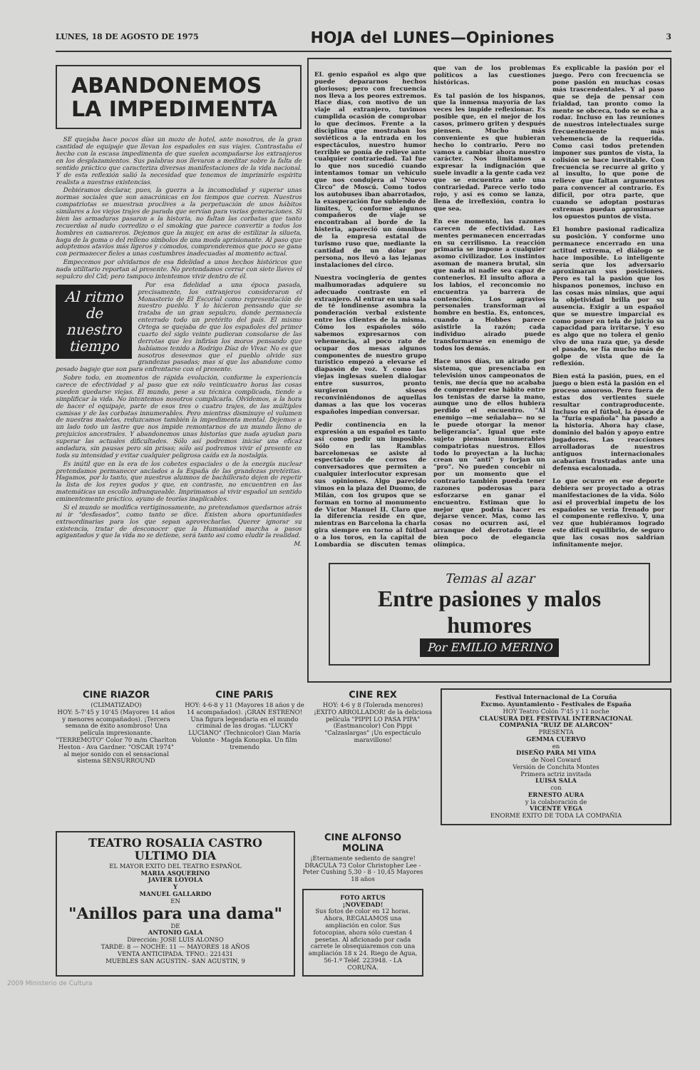LUNES, 18 DE AGOSTO DE 1975 HOJA del LUNES—Opiniones 3
ABANDONEMOS LA IMPEDIMENTA
SE quejaba hace pocos días un mozo de hotel, ante nosotros, de la gran cantidad de equipaje que llevan los españoles en sus viajes. Contrastaba el hecho con la escasa impedimenta de que suelen acompañarse los extranjeros en los desplazamientos. Sus palabras nos llevaron a meditar sobre la falta de sentido práctico que caracteriza diversas manifestaciones de la vida nacional. Y de esta reflexión salió la necesidad que tenemos de imprimirle espíritu realista a nuestras existencias.
Debiéramos declarar, pues, la guerra a la incomodidad y superar unas normas sociales que son anacrónicas en los tiempos que corren. Nuestros compatriotas se muestran proclives a la perpetuación de unos hábitos similares a los viejos trajes de parada que servían para varias generaciones. Si bien las armaduras pasaron a la historia, no faltan las corbatas que tanto recuerdan al nudo corredizo o el smoking que parece convertir a todos los hombres en camareros. Dejemos que la mujer, en aras de estilizar la silueta, haga de la goma o del relleno símbolos de una moda aprisionante. Al paso que adoptemos atavíos más ligeros y cómodos, comprenderemos que poco se gana con permanecer fieles a unas costumbres inadecuadas al momento actual.
Empecemos por olvidarnos de esa fidelidad a unos hechos históricos que nada utilitario reportan al presente. No pretendamos cerrar con siete llaves el sepulcro del Cid; pero tampoco intentemos vivir dentro de él.
Al ritmo de nuestro tiempo
Por esa fidelidad a una época pasada, precisamente, los extranjeros consideraron el Monasterio de El Escorial como representación de nuestro pueblo. Y lo hicieron pensando que se trataba de un gran sepulcro, donde permanecía enterrado todo un pretérito del país. El mismo Ortega se quejaba de que los españoles del primer cuarto del siglo veinte pudieran consolarse de las derrotas que les infirían los moros pensando que habíamos tenido a Rodrigo Díaz de Vivar. No es que nosotros deseemos que el pueblo olvide sus grandezas pasadas; mas sí que las abandone como pesado bagaje que son para enfrentarse con el presente.
Sobre todo, en momentos de rápida evolución, conforme la experiencia carece de efectividad y al paso que en sólo veinticuatro horas las cosas pueden quedarse viejas. El mundo, pese a su técnica complicada, tiende a simplificar la vida. No intentemos nosotros complicarla. Olvidemos, a la hora de hacer el equipaje, parte de esos tres o cuatro trajes, de las múltiples camisas y de las corbatas innumerables. Pero mientras disminuye el volumen de nuestras maletas, reduzcamos también la impedimenta mental. Dejemos a un lado todo un lastre que nos impide remontarnos de un mundo lleno de prejuicios ancestrales. Y abandonemos unas historias que nada ayudan para superar las actuales dificultades. Sólo así podremos iniciar una eficaz andadura, sin pausas pero sin prisas; sólo así podremos vivir el presente en toda su intensidad y evitar cualquier peligrosa caída en la nostalgia.
Es inútil que en la era de los cohetes espaciales o de la energía nuclear pretendamos permanecer anclados a la España de las grandezas pretéritas. Hagamos, por lo tanto, que nuestros alumnos de bachillerato dejen de repetir la lista de los reyes godos y que, en contraste, no encuentren en las matemáticas un escollo infranqueable. Imprimamos al vivir español un sentido eminentemente práctico, ayuno de teorías inaplicables.
Si el mundo se modifica vertiginosamente, no pretendamos quedarnos atrás ni ir "desfasados", como tanto se dice. Existen ahora oportunidades extraordinarias para los que sepan aprovecharlas. Querer ignorar su existencia, tratar de desconocer que la Humanidad marcha a pasos agigantados y que la vida no se detiene, será tanto así como eludir la realidad.
M.
EL genio español es algo que puede depararnos hechos gloriosos; pero con frecuencia nos lleva a los peores extremos. Hace días, con motivo de un viaje al extranjero, tuvimos cumplida ocasión de comprobar lo que decimos. Frente a la disciplina que mostraban los soviéticos a la entrada en los espectáculos, nuestro humor terrible se ponía de relieve ante cualquier contrariedad. Tal fue lo que nos sucedió cuando intentamos tomar un vehículo que nos condujera al "Nuevo Circo" de Moscú. Como todos los autobuses iban abarrotados, la exasperación fue subiendo de límites. Y, conforme algunos compañeros de viaje se encontraban al borde de la histeria, apareció un ómnibus de la empresa estatal de turismo ruso que, mediante la cantidad de un dólar por persona, nos llevó a las lejanas instalaciones del circo.
Nuestra vocinglería de gentes malhumoradas adquiere su adecuado contraste en el extranjero. Al entrar en una sala de té londinense asombra la ponderación verbal existente entre los clientes de la misma. Cómo los españoles sólo sabemos expresarnos con vehemencia, al poco rato de ocupar dos mesas algunos componentes de nuestro grupo turístico empezó a elevarse el diapasón de voz. Y como las viejas inglesas suelen dialogar entre susurros, pronto surgieron siseos reconviniéndonos de aquellas damas a las que los voceras españoles impedían conversar.
Pedir continencia en la expresión a un español es tanto así como pedir un imposible. Sólo en las Ramblas barcelonesas se asiste al espectáculo de corros de conversadores que permiten a cualquier interlocutor expresan sus opiniones. Algo parecido vimos en la plaza del Duomo, de Milán, con los grupos que se forman en torno al monumento de Víctor Manuel II. Claro que la diferencia reside en que, mientras en Barcelona la charla gira siempre en torno al fútbol o a los toros, en la capital de Lombardía se discuten temas que van de los problemas políticos a las cuestiones históricas.
Es tal pasión de los hispanos, que la inmensa mayoría de las veces les impide reflexionar. Es posible que, en el mejor de los casos, primero griten y después piensen. Mucho más conveniente es que hubieran hecho lo contrario. Pero no vamos a cambiar ahora nuestro carácter. Nos limitamos a expresar la indignación que suele invadir a la gente cada vez que se encuentra ante una contrariedad. Parece verlo todo rojo, y así es como se lanza, llena de irreflexión, contra lo que sea.
En ese momento, las razones carecen de efectividad. Las mentes permanecen encerradas en su cerrilismo. La reacción primaria se impone a cualquier asomo civilizador. Los instintos asoman de manera brutal, sin que nada ni nadie sea capaz de contenerlos. El insulto aflora a los labios, el reconcomio no encuentra ya barrera de contención. Los agravios personales transforman al hombre en bestia. Es, entonces, cuando a Hobbes parece asistirle la razón; cada individuo airado puede transformarse en enemigo de todos los demás.
Hace unos días, un airado por sistema, que presenciaba en televisión unos campeonatos de tenis, me decía que no acababa de comprender ese hábito entre los tenistas de darse la mano, aunque uno de ellos hubiera perdido el encuentro. "Al enemigo —me señalaba— no se le puede otorgar la menor beligerancia". Igual que este sujeto piensan innumerables compatriotas nuestros. Ellos todo lo proyectan a la lucha; crean un "anti" y forjan un "pro". No pueden concebir ni por un momento que el contrario también pueda tener razones poderosas para esforzarse en ganar el encuentro. Estiman que lo mejor que podría hacer es dejarse vencer. Mas, como las cosas no ocurren así, el arranque del derrotado tiene bien poco de elegancia olímpica.
Es explicable la pasión por el juego. Pero con frecuencia se pone pasión en muchas cosas más trascendentales. Y al paso que se deja de pensar con frialdad, tan pronto como la mente se obceca, todo se echa a rodar. Incluso en las reuniones de nuestros intelectuales surge frecuentemente más vehemencia de la requerida. Como casi todos pretenden imponer sus puntos de vista, la colisión se hace inevitable. Con frecuencia se recurre al grito y al insulto, lo que pone de relieve que faltan argumentos para convencer al contrario. Es difícil, por otra parte, que cuando se adoptan posturas extremas puedan aproximarse los opuestos puntos de vista.
El hombre pasional radicaliza su posición. Y conforme uno permanece encerrado en una actitud extrema, el diálogo se hace imposible. Lo inteligente sería que los adversario aproximaran sus posiciones. Pero es tal la pasión que los hispanos ponemos, incluso en las cosas más nimias, que aquí la objetividad brilla por su ausencia. Exigir a un español que se muestre imparcial es como poner en tela de juicio su capacidad para irritarse. Y eso es algo que no tolera el genio vivo de una raza que, ya desde el pasado, se fía mucho más de golpe de vista que de la reflexión.
Bien está la pasión, pues, en el juego o bien está la pasión en el proceso amoroso. Pero fuera de estas dos vertientes suele resultar contraproducente. Incluso en el fútbol, la época de la "furia española" ha pasado a la historia. Ahora hay clase, dominio del balón y apoyo entre jugadores. Las reacciones arrolladoras de nuestros antiguos internacionales acabarían frustradas ante una defensa escalonada.
Lo que ocurre en ese deporte debiera ser proyectado a otras manifestaciones de la vida. Sólo así el proverbial ímpetu de los españoles se vería frenado por el componente reflexivo. Y, una vez que hubiéramos logrado este difícil equilibrio, de seguro que las cosas nos saldrían infinitamente mejor.
Temas al azar
Entre pasiones y malos humores
Por EMILIO MERINO
CINE RIAZOR
(CLIMATIZADO)
HOY: 5-7'45 y 10'45 (Mayores 14 años y menores acompañados). ¡Tercera semana de éxito asombroso! Una película impresionante. "TERREMOTO" Color 70 m/m Charlton Heston - Ava Gardner. "OSCAR 1974" al mejor sonido con el sensacional sistema SENSURROUND
CINE PARIS
HOY: 4-6-8 y 11 (Mayores 18 años y de 14 acompañados). ¡GRAN ESTRENO! Una figura legendaria en el mundo criminal de las drogas. "LUCKY LUCIANO" (Technicolor) Gian María Volonte - Magda Konopka. Un film tremendo
CINE REX
HOY: 4-6 y 8 (Tolerada menores) ¡EXITO ARROLLADOR! de la deliciosa película "PIPPI LO PASA PIPA" (Eastmancolor) Con Pippi "Calzaslargas" ¡Un espectáculo maravilloso!
Festival Internacional de La Coruña
Excmo. Ayuntamiento - Festivales de España
HOY Teatro Colón 7'45 y 11 noche
CLAUSURA DEL FESTIVAL INTERNACIONAL
COMPAÑIA "RUIZ DE ALARCON"
PRESENTA
GEMMA CUERVO
en
DISEÑO PARA MI VIDA
de Noel Coward
Versión de Conchita Montes
Primera actriz invitada
LUISA SALA
con
ERNESTO AURA
y la colaboración de
VICENTE VEGA
ENORME EXITO DE TODA LA COMPAÑIA
TEATRO ROSALIA CASTRO
ULTIMO DIA
EL MAYOR EXITO DEL TEATRO ESPAÑOL
MARIA ASQUERINO
JAVIER LOYOLA
Y
MANUEL GALLARDO
EN
"Anillos para una dama"
DE
ANTONIO GALA
Dirección: JOSE LUIS ALONSO
TARDE: 8 — NOCHE: 11 — MAYORES 18 AÑOS
VENTA ANTICIPADA. TFNO.: 221431
MUEBLES SAN AGUSTIN.- SAN AGUSTIN, 9
CINE ALFONSO MOLINA
¡Eternamente sediento de sangre! DRACULA 73 Color Christopher Lee - Peter Cushing 5,30 - 8 - 10,45 Mayores 18 años
FOTO ARTUS
¡NOVEDAD!
Sus fotos de color en 12 horas. Ahora, REGALAMOS una ampliación en color. Sus fotocopias, ahora sólo cuestan 4 pesetas. Al aficionado por cada carrete le obsequiaremos con una ampliación 18 x 24. Riego de Agua, 56-1.º Teléf. 223948. - LA CORUÑA.
2009 Ministerio de Cultura